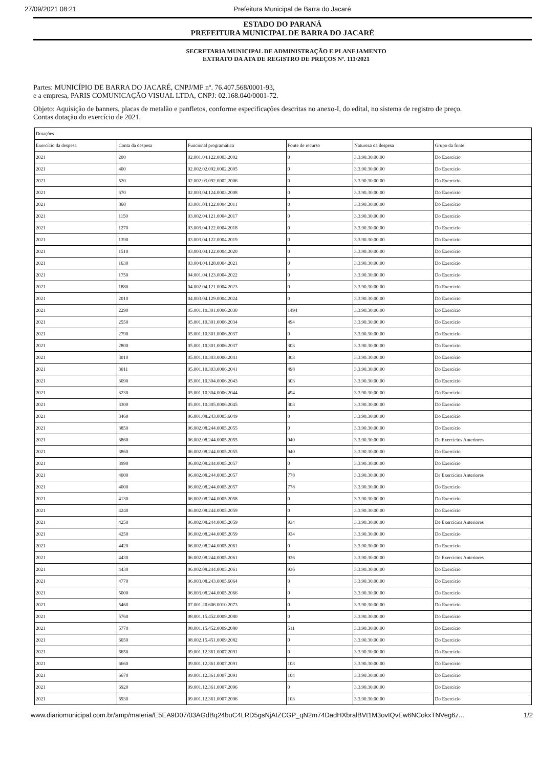27/09/2021 08:21 Prefeitura Municipal de Barra do Jacaré
ESTADO DO PARANÁ
PREFEITURA MUNICIPAL DE BARRA DO JACARÉ
SECRETARIA MUNICIPAL DE ADMINISTRAÇÃO E PLANEJAMENTO
EXTRATO DA ATA DE REGISTRO DE PREÇOS Nº. 111/2021
Partes: MUNICÍPIO DE BARRA DO JACARÉ, CNPJ/MF nº. 76.407.568/0001-93,
e a empresa, PARIS COMUNICAÇÃO VISUAL LTDA, CNPJ: 02.168.040/0001-72.
Objeto: Aquisição de banners, placas de metalão e panfletos, conforme especificações descritas no anexo-I, do edital, no sistema de registro de preço.
Contas dotação do exercício de 2021.
| Dotações | | | | | |
| --- | --- | --- | --- | --- | --- |
| Exercício da despesa | Conta da despesa | Funcional programática | Fonte de recurso | Natureza da despesa | Grupo da fonte |
| 2021 | 200 | 02.001.04.122.0003.2002 | 0 | 3.3.90.30.00.00 | Do Exercício |
| 2021 | 400 | 02.002.02.092.0002.2005 | 0 | 3.3.90.30.00.00 | Do Exercício |
| 2021 | 520 | 02.002.03.092.0002.2006 | 0 | 3.3.90.30.00.00 | Do Exercício |
| 2021 | 670 | 02.003.04.124.0003.2008 | 0 | 3.3.90.30.00.00 | Do Exercício |
| 2021 | 860 | 03.001.04.122.0004.2011 | 0 | 3.3.90.30.00.00 | Do Exercício |
| 2021 | 1150 | 03.002.04.121.0004.2017 | 0 | 3.3.90.30.00.00 | Do Exercício |
| 2021 | 1270 | 03.003.04.122.0004.2018 | 0 | 3.3.90.30.00.00 | Do Exercício |
| 2021 | 1390 | 03.003.04.122.0004.2019 | 0 | 3.3.90.30.00.00 | Do Exercício |
| 2021 | 1510 | 03.003.04.122.0004.2020 | 0 | 3.3.90.30.00.00 | Do Exercício |
| 2021 | 1630 | 03.004.04.128.0004.2021 | 0 | 3.3.90.30.00.00 | Do Exercício |
| 2021 | 1750 | 04.001.04.123.0004.2022 | 0 | 3.3.90.30.00.00 | Do Exercício |
| 2021 | 1880 | 04.002.04.121.0004.2023 | 0 | 3.3.90.30.00.00 | Do Exercício |
| 2021 | 2010 | 04.003.04.129.0004.2024 | 0 | 3.3.90.30.00.00 | Do Exercício |
| 2021 | 2290 | 05.001.10.301.0006.2030 | 1494 | 3.3.90.30.00.00 | Do Exercício |
| 2021 | 2550 | 05.001.10.301.0006.2034 | 494 | 3.3.90.30.00.00 | Do Exercício |
| 2021 | 2790 | 05.001.10.301.0006.2037 | 0 | 3.3.90.30.00.00 | Do Exercício |
| 2021 | 2800 | 05.001.10.301.0006.2037 | 303 | 3.3.90.30.00.00 | Do Exercício |
| 2021 | 3010 | 05.001.10.303.0006.2041 | 303 | 3.3.90.30.00.00 | Do Exercício |
| 2021 | 3011 | 05.001.10.303.0006.2041 | 498 | 3.3.90.30.00.00 | Do Exercício |
| 2021 | 3090 | 05.001.10.304.0006.2043 | 303 | 3.3.90.30.00.00 | Do Exercício |
| 2021 | 3230 | 05.001.10.304.0006.2044 | 494 | 3.3.90.30.00.00 | Do Exercício |
| 2021 | 3300 | 05.001.10.305.0006.2045 | 303 | 3.3.90.30.00.00 | Do Exercício |
| 2021 | 3460 | 06.001.08.243.0005.6049 | 0 | 3.3.90.30.00.00 | Do Exercício |
| 2021 | 3850 | 06.002.08.244.0005.2055 | 0 | 3.3.90.30.00.00 | Do Exercício |
| 2021 | 3860 | 06.002.08.244.0005.2055 | 940 | 3.3.90.30.00.00 | De Exercícios Anteriores |
| 2021 | 3860 | 06.002.08.244.0005.2055 | 940 | 3.3.90.30.00.00 | Do Exercício |
| 2021 | 3990 | 06.002.08.244.0005.2057 | 0 | 3.3.90.30.00.00 | Do Exercício |
| 2021 | 4000 | 06.002.08.244.0005.2057 | 778 | 3.3.90.30.00.00 | De Exercícios Anteriores |
| 2021 | 4000 | 06.002.08.244.0005.2057 | 778 | 3.3.90.30.00.00 | Do Exercício |
| 2021 | 4130 | 06.002.08.244.0005.2058 | 0 | 3.3.90.30.00.00 | Do Exercício |
| 2021 | 4240 | 06.002.08.244.0005.2059 | 0 | 3.3.90.30.00.00 | Do Exercício |
| 2021 | 4250 | 06.002.08.244.0005.2059 | 934 | 3.3.90.30.00.00 | De Exercícios Anteriores |
| 2021 | 4250 | 06.002.08.244.0005.2059 | 934 | 3.3.90.30.00.00 | Do Exercício |
| 2021 | 4420 | 06.002.08.244.0005.2061 | 0 | 3.3.90.30.00.00 | Do Exercício |
| 2021 | 4430 | 06.002.08.244.0005.2061 | 936 | 3.3.90.30.00.00 | De Exercícios Anteriores |
| 2021 | 4430 | 06.002.08.244.0005.2061 | 936 | 3.3.90.30.00.00 | Do Exercício |
| 2021 | 4770 | 06.003.08.243.0005.6064 | 0 | 3.3.90.30.00.00 | Do Exercício |
| 2021 | 5000 | 06.003.08.244.0005.2066 | 0 | 3.3.90.30.00.00 | Do Exercício |
| 2021 | 5460 | 07.001.20.606.0010.2073 | 0 | 3.3.90.30.00.00 | Do Exercício |
| 2021 | 5760 | 08.001.15.452.0009.2080 | 0 | 3.3.90.30.00.00 | Do Exercício |
| 2021 | 5770 | 08.001.15.452.0009.2080 | 511 | 3.3.90.30.00.00 | Do Exercício |
| 2021 | 6050 | 08.002.15.451.0009.2082 | 0 | 3.3.90.30.00.00 | Do Exercício |
| 2021 | 6650 | 09.001.12.361.0007.2091 | 0 | 3.3.90.30.00.00 | Do Exercício |
| 2021 | 6660 | 09.001.12.361.0007.2091 | 103 | 3.3.90.30.00.00 | Do Exercício |
| 2021 | 6670 | 09.001.12.361.0007.2091 | 104 | 3.3.90.30.00.00 | Do Exercício |
| 2021 | 6920 | 09.001.12.361.0007.2096 | 0 | 3.3.90.30.00.00 | Do Exercício |
| 2021 | 6930 | 09.001.12.361.0007.2096 | 103 | 3.3.90.30.00.00 | Do Exercício |
www.diariomunicipal.com.br/amp/materia/E5EA9D07/03AGdBq24buC4LRD5gsNjAIZCGP_qN2m74DadHXbralBVt1M3ovIQvEw6NCokxTNVeg6z... 1/2